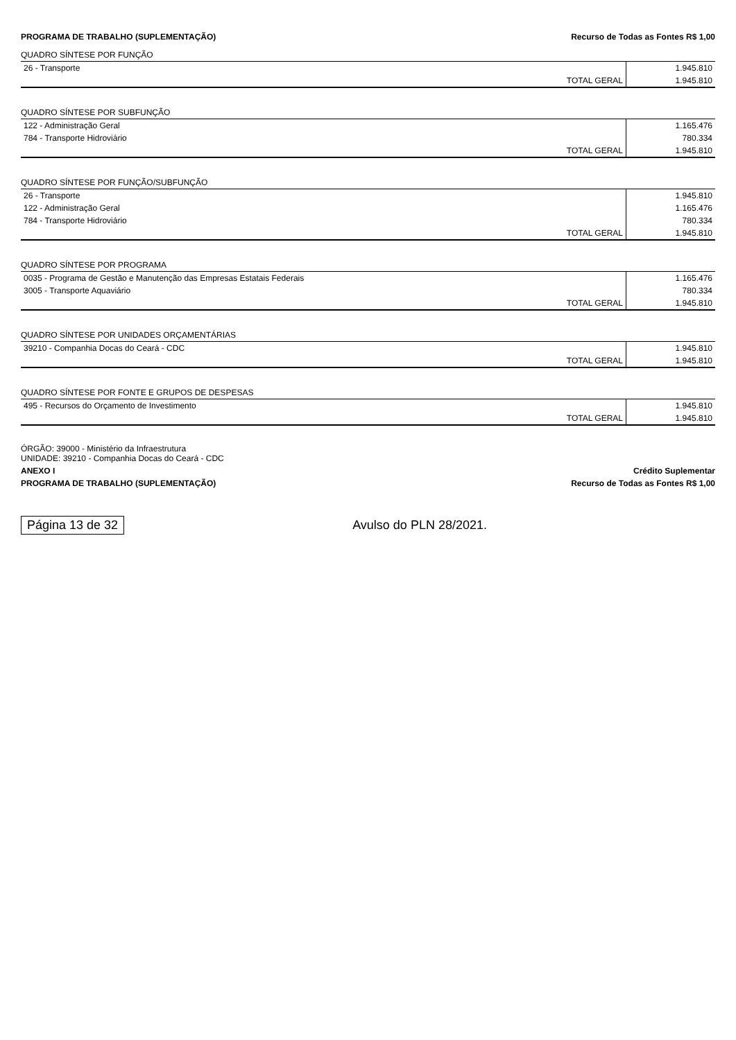PROGRAMA DE TRABALHO (SUPLEMENTAÇÃO) Recurso de Todas as Fontes R$ 1,00
| QUADRO SÍNTESE POR FUNÇÃO | |
| --- | --- |
| 26 - Transporte | 1.945.810 |
| TOTAL GERAL | 1.945.810 |
| QUADRO SÍNTESE POR SUBFUNÇÃO | |
| --- | --- |
| 122 - Administração Geral | 1.165.476 |
| 784 - Transporte Hidroviário | 780.334 |
| TOTAL GERAL | 1.945.810 |
| QUADRO SÍNTESE POR FUNÇÃO/SUBFUNÇÃO | |
| --- | --- |
| 26 - Transporte | 1.945.810 |
| 122 - Administração Geral | 1.165.476 |
| 784 - Transporte Hidroviário | 780.334 |
| TOTAL GERAL | 1.945.810 |
| QUADRO SÍNTESE POR PROGRAMA | |
| --- | --- |
| 0035 - Programa de Gestão e Manutenção das Empresas Estatais Federais | 1.165.476 |
| 3005 - Transporte Aquaviário | 780.334 |
| TOTAL GERAL | 1.945.810 |
| QUADRO SÍNTESE POR UNIDADES ORÇAMENTÁRIAS | |
| --- | --- |
| 39210 - Companhia Docas do Ceará - CDC | 1.945.810 |
| TOTAL GERAL | 1.945.810 |
| QUADRO SÍNTESE POR FONTE E GRUPOS DE DESPESAS | |
| --- | --- |
| 495 - Recursos do Orçamento de Investimento | 1.945.810 |
| TOTAL GERAL | 1.945.810 |
ÓRGÃO: 39000 - Ministério da Infraestrutura
UNIDADE: 39210 - Companhia Docas do Ceará - CDC
ANEXO I Crédito Suplementar
PROGRAMA DE TRABALHO (SUPLEMENTAÇÃO) Recurso de Todas as Fontes R$ 1,00
Página 13 de 32 Avulso do PLN 28/2021.